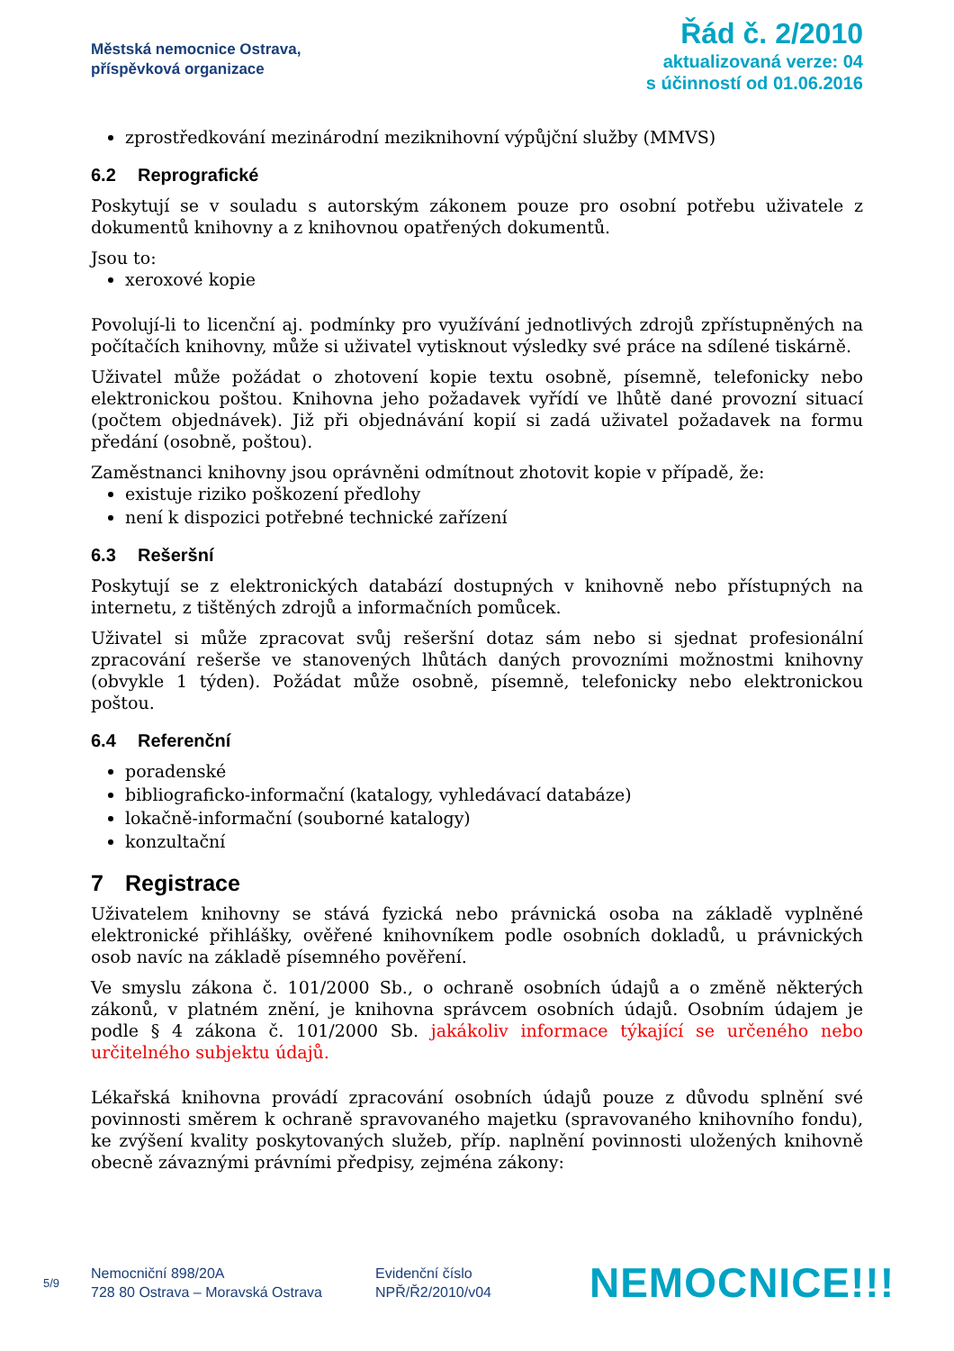Městská nemocnice Ostrava,
příspěvková organizace
Řád č. 2/2010
aktualizovaná verze: 04
s účinností od 01.06.2016
zprostředkování mezinárodní meziknihovní výpůjční služby (MMVS)
6.2 Reprografické
Poskytují se v souladu s autorským zákonem pouze pro osobní potřebu uživatele z dokumentů knihovny a z knihovnou opatřených dokumentů.
Jsou to:
xeroxové kopie
Povolují-li to licenční aj. podmínky pro využívání jednotlivých zdrojů zpřístupněných na počítačích knihovny, může si uživatel vytisknout výsledky své práce na sdílené tiskárně.
Uživatel může požádat o zhotovení kopie textu osobně, písemně, telefonicky nebo elektronickou poštou. Knihovna jeho požadavek vyřídí ve lhůtě dané provozní situací (počtem objednávek). Již při objednávání kopií si zadá uživatel požadavek na formu předání (osobně, poštou).
Zaměstnanci knihovny jsou oprávněni odmítnout zhotovit kopie v případě, že:
existuje riziko poškození předlohy
není k dispozici potřebné technické zařízení
6.3 Rešeršní
Poskytují se z elektronických databází dostupných v knihovně nebo přístupných na internetu, z tištěných zdrojů a informačních pomůcek.
Uživatel si může zpracovat svůj rešeršní dotaz sám nebo si sjednat profesionální zpracování rešerše ve stanovených lhůtách daných provozními možnostmi knihovny (obvykle 1 týden). Požádat může osobně, písemně, telefonicky nebo elektronickou poštou.
6.4 Referenční
poradenské
bibliograficko-informační (katalogy, vyhledávací databáze)
lokačně-informační (souborné katalogy)
konzultační
7 Registrace
Uživatelem knihovny se stává fyzická nebo právnická osoba na základě vyplněné elektronické přihlášky, ověřené knihovníkem podle osobních dokladů, u právnických osob navíc na základě písemného pověření.
Ve smyslu zákona č. 101/2000 Sb., o ochraně osobních údajů a o změně některých zákonů, v platném znění, je knihovna správcem osobních údajů. Osobním údajem je podle § 4 zákona č. 101/2000 Sb. jakákoliv informace týkající se určeného nebo určitelného subjektu údajů.
Lékařská knihovna provádí zpracování osobních údajů pouze z důvodu splnění své povinnosti směrem k ochraně spravovaného majetku (spravovaného knihovního fondu), ke zvýšení kvality poskytovaných služeb, příp. naplnění povinnosti uložených knihovně obecně závaznými právními předpisy, zejména zákony:
5/9
Nemocniční 898/20A
728 80 Ostrava – Moravská Ostrava
Evidenční číslo
NPŘ/Ř2/2010/v04
NEMOCNICE!!!